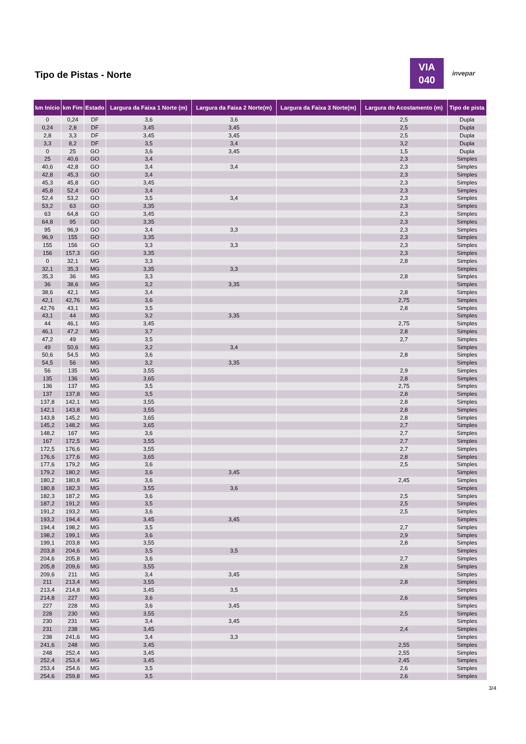Tipo de Pistas - Norte
VIA
040
invepar
| km Início | km Fim | Estado | Largura da Faixa 1 Norte (m) | Largura da Faixa 2 Norte(m) | Largura da Faixa 3 Norte(m) | Largura do Acostamento (m) | Tipo de pista |
| --- | --- | --- | --- | --- | --- | --- | --- |
| 0 | 0,24 | DF | 3,6 | 3,6 | | 2,5 | Dupla |
| 0,24 | 2,8 | DF | 3,45 | 3,45 | | 2,5 | Dupla |
| 2,8 | 3,3 | DF | 3,45 | 3,45 | | 2,5 | Dupla |
| 3,3 | 8,2 | DF | 3,5 | 3,4 | | 3,2 | Dupla |
| 0 | 25 | GO | 3,6 | 3,45 | | 1,5 | Dupla |
| 25 | 40,6 | GO | 3,4 | | | 2,3 | Simples |
| 40,6 | 42,8 | GO | 3,4 | 3,4 | | 2,3 | Simples |
| 42,8 | 45,3 | GO | 3,4 | | | 2,3 | Simples |
| 45,3 | 45,8 | GO | 3,45 | | | 2,3 | Simples |
| 45,8 | 52,4 | GO | 3,4 | | | 2,3 | Simples |
| 52,4 | 53,2 | GO | 3,5 | 3,4 | | 2,3 | Simples |
| 53,2 | 63 | GO | 3,35 | | | 2,3 | Simples |
| 63 | 64,8 | GO | 3,45 | | | 2,3 | Simples |
| 64,8 | 95 | GO | 3,35 | | | 2,3 | Simples |
| 95 | 96,9 | GO | 3,4 | 3,3 | | 2,3 | Simples |
| 96,9 | 155 | GO | 3,35 | | | 2,3 | Simples |
| 155 | 156 | GO | 3,3 | 3,3 | | 2,3 | Simples |
| 156 | 157,3 | GO | 3,35 | | | 2,3 | Simples |
| 0 | 32,1 | MG | 3,3 | | | 2,8 | Simples |
| 32,1 | 35,3 | MG | 3,35 | 3,3 | | | Simples |
| 35,3 | 36 | MG | 3,3 | | | 2,8 | Simples |
| 36 | 38,6 | MG | 3,2 | 3,35 | | | Simples |
| 38,6 | 42,1 | MG | 3,4 | | | 2,8 | Simples |
| 42,1 | 42,76 | MG | 3,6 | | | 2,75 | Simples |
| 42,76 | 43,1 | MG | 3,5 | | | 2,8 | Simples |
| 43,1 | 44 | MG | 3,2 | 3,35 | | | Simples |
| 44 | 46,1 | MG | 3,45 | | | 2,75 | Simples |
| 46,1 | 47,2 | MG | 3,7 | | | 2,8 | Simples |
| 47,2 | 49 | MG | 3,5 | | | 2,7 | Simples |
| 49 | 50,6 | MG | 3,2 | 3,4 | | | Simples |
| 50,6 | 54,5 | MG | 3,6 | | | 2,8 | Simples |
| 54,5 | 56 | MG | 3,2 | 3,35 | | | Simples |
| 56 | 135 | MG | 3,55 | | | 2,9 | Simples |
| 135 | 136 | MG | 3,65 | | | 2,8 | Simples |
| 136 | 137 | MG | 3,5 | | | 2,75 | Simples |
| 137 | 137,8 | MG | 3,5 | | | 2,8 | Simples |
| 137,8 | 142,1 | MG | 3,55 | | | 2,8 | Simples |
| 142,1 | 143,8 | MG | 3,55 | | | 2,8 | Simples |
| 143,8 | 145,2 | MG | 3,65 | | | 2,8 | Simples |
| 145,2 | 148,2 | MG | 3,65 | | | 2,7 | Simples |
| 148,2 | 167 | MG | 3,6 | | | 2,7 | Simples |
| 167 | 172,5 | MG | 3,55 | | | 2,7 | Simples |
| 172,5 | 176,6 | MG | 3,55 | | | 2,7 | Simples |
| 176,6 | 177,6 | MG | 3,65 | | | 2,8 | Simples |
| 177,6 | 179,2 | MG | 3,6 | | | 2,5 | Simples |
| 179,2 | 180,2 | MG | 3,6 | 3,45 | | | Simples |
| 180,2 | 180,8 | MG | 3,6 | | | 2,45 | Simples |
| 180,8 | 182,3 | MG | 3,55 | 3,6 | | | Simples |
| 182,3 | 187,2 | MG | 3,6 | | | 2,5 | Simples |
| 187,2 | 191,2 | MG | 3,5 | | | 2,5 | Simples |
| 191,2 | 193,2 | MG | 3,6 | | | 2,5 | Simples |
| 193,2 | 194,4 | MG | 3,45 | 3,45 | | | Simples |
| 194,4 | 198,2 | MG | 3,5 | | | 2,7 | Simples |
| 198,2 | 199,1 | MG | 3,6 | | | 2,9 | Simples |
| 199,1 | 203,8 | MG | 3,55 | | | 2,8 | Simples |
| 203,8 | 204,6 | MG | 3,5 | 3,5 | | | Simples |
| 204,6 | 205,8 | MG | 3,6 | | | 2,7 | Simples |
| 205,8 | 209,6 | MG | 3,55 | | | 2,8 | Simples |
| 209,6 | 211 | MG | 3,4 | 3,45 | | | Simples |
| 211 | 213,4 | MG | 3,55 | | | 2,8 | Simples |
| 213,4 | 214,8 | MG | 3,45 | 3,5 | | | Simples |
| 214,8 | 227 | MG | 3,6 | | | 2,6 | Simples |
| 227 | 228 | MG | 3,6 | 3,45 | | | Simples |
| 228 | 230 | MG | 3,55 | | | 2,5 | Simples |
| 230 | 231 | MG | 3,4 | 3,45 | | | Simples |
| 231 | 238 | MG | 3,45 | | | 2,4 | Simples |
| 238 | 241,6 | MG | 3,4 | 3,3 | | | Simples |
| 241,6 | 248 | MG | 3,45 | | | 2,55 | Simples |
| 248 | 252,4 | MG | 3,45 | | | 2,55 | Simples |
| 252,4 | 253,4 | MG | 3,45 | | | 2,45 | Simples |
| 253,4 | 254,6 | MG | 3,5 | | | 2,6 | Simples |
| 254,6 | 259,8 | MG | 3,5 | | | 2,6 | Simples |
3/4